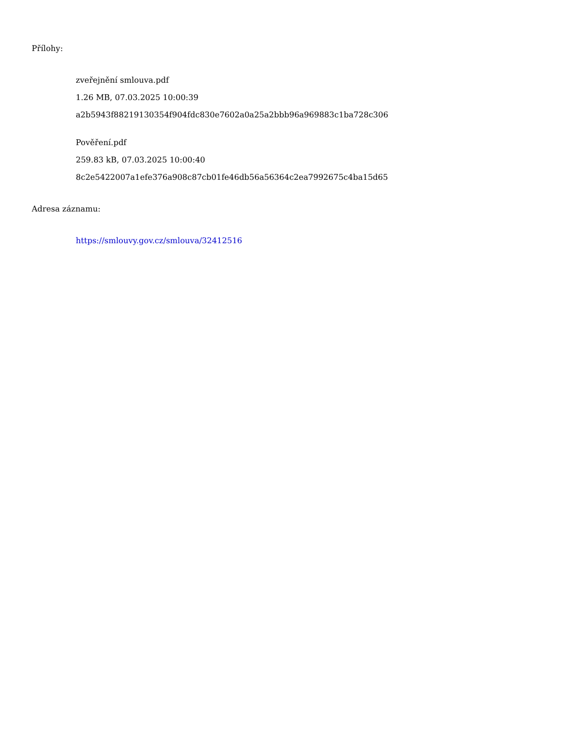Přílohy:
zveřejnění smlouva.pdf
1.26 MB, 07.03.2025 10:00:39
a2b5943f88219130354f904fdc830e7602a0a25a2bbb96a969883c1ba728c306
Pověření.pdf
259.83 kB, 07.03.2025 10:00:40
8c2e5422007a1efe376a908c87cb01fe46db56a56364c2ea7992675c4ba15d65
Adresa záznamu:
https://smlouvy.gov.cz/smlouva/32412516